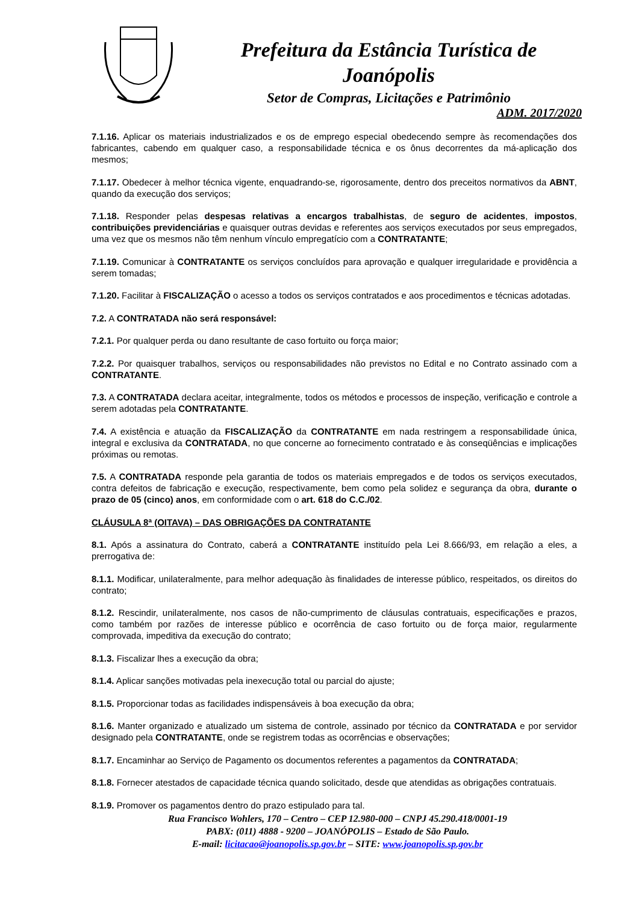Prefeitura da Estância Turística de Joanópolis
Setor de Compras, Licitações e Patrimônio
ADM. 2017/2020
7.1.16. Aplicar os materiais industrializados e os de emprego especial obedecendo sempre às recomendações dos fabricantes, cabendo em qualquer caso, a responsabilidade técnica e os ônus decorrentes da má-aplicação dos mesmos;
7.1.17. Obedecer à melhor técnica vigente, enquadrando-se, rigorosamente, dentro dos preceitos normativos da ABNT, quando da execução dos serviços;
7.1.18. Responder pelas despesas relativas a encargos trabalhistas, de seguro de acidentes, impostos, contribuições previdenciárias e quaisquer outras devidas e referentes aos serviços executados por seus empregados, uma vez que os mesmos não têm nenhum vínculo empregatício com a CONTRATANTE;
7.1.19. Comunicar à CONTRATANTE os serviços concluídos para aprovação e qualquer irregularidade e providência a serem tomadas;
7.1.20. Facilitar à FISCALIZAÇÃO o acesso a todos os serviços contratados e aos procedimentos e técnicas adotadas.
7.2. A CONTRATADA não será responsável:
7.2.1. Por qualquer perda ou dano resultante de caso fortuito ou força maior;
7.2.2. Por quaisquer trabalhos, serviços ou responsabilidades não previstos no Edital e no Contrato assinado com a CONTRATANTE.
7.3. A CONTRATADA declara aceitar, integralmente, todos os métodos e processos de inspeção, verificação e controle a serem adotadas pela CONTRATANTE.
7.4. A existência e atuação da FISCALIZAÇÃO da CONTRATANTE em nada restringem a responsabilidade única, integral e exclusiva da CONTRATADA, no que concerne ao fornecimento contratado e às conseqüências e implicações próximas ou remotas.
7.5. A CONTRATADA responde pela garantia de todos os materiais empregados e de todos os serviços executados, contra defeitos de fabricação e execução, respectivamente, bem como pela solidez e segurança da obra, durante o prazo de 05 (cinco) anos, em conformidade com o art. 618 do C.C./02.
CLÁUSULA 8ª (OITAVA) – DAS OBRIGAÇÕES DA CONTRATANTE
8.1. Após a assinatura do Contrato, caberá a CONTRATANTE instituído pela Lei 8.666/93, em relação a eles, a prerrogativa de:
8.1.1. Modificar, unilateralmente, para melhor adequação às finalidades de interesse público, respeitados, os direitos do contrato;
8.1.2. Rescindir, unilateralmente, nos casos de não-cumprimento de cláusulas contratuais, especificações e prazos, como também por razões de interesse público e ocorrência de caso fortuito ou de força maior, regularmente comprovada, impeditiva da execução do contrato;
8.1.3. Fiscalizar lhes a execução da obra;
8.1.4. Aplicar sanções motivadas pela inexecução total ou parcial do ajuste;
8.1.5. Proporcionar todas as facilidades indispensáveis à boa execução da obra;
8.1.6. Manter organizado e atualizado um sistema de controle, assinado por técnico da CONTRATADA e por servidor designado pela CONTRATANTE, onde se registrem todas as ocorrências e observações;
8.1.7. Encaminhar ao Serviço de Pagamento os documentos referentes a pagamentos da CONTRATADA;
8.1.8. Fornecer atestados de capacidade técnica quando solicitado, desde que atendidas as obrigações contratuais.
8.1.9. Promover os pagamentos dentro do prazo estipulado para tal.
Rua Francisco Wohlers, 170 – Centro – CEP 12.980-000 – CNPJ 45.290.418/0001-19
PABX: (011) 4888 - 9200 – JOANÓPOLIS – Estado de São Paulo.
E-mail: licitacao@joanopolis.sp.gov.br – SITE: www.joanopolis.sp.gov.br